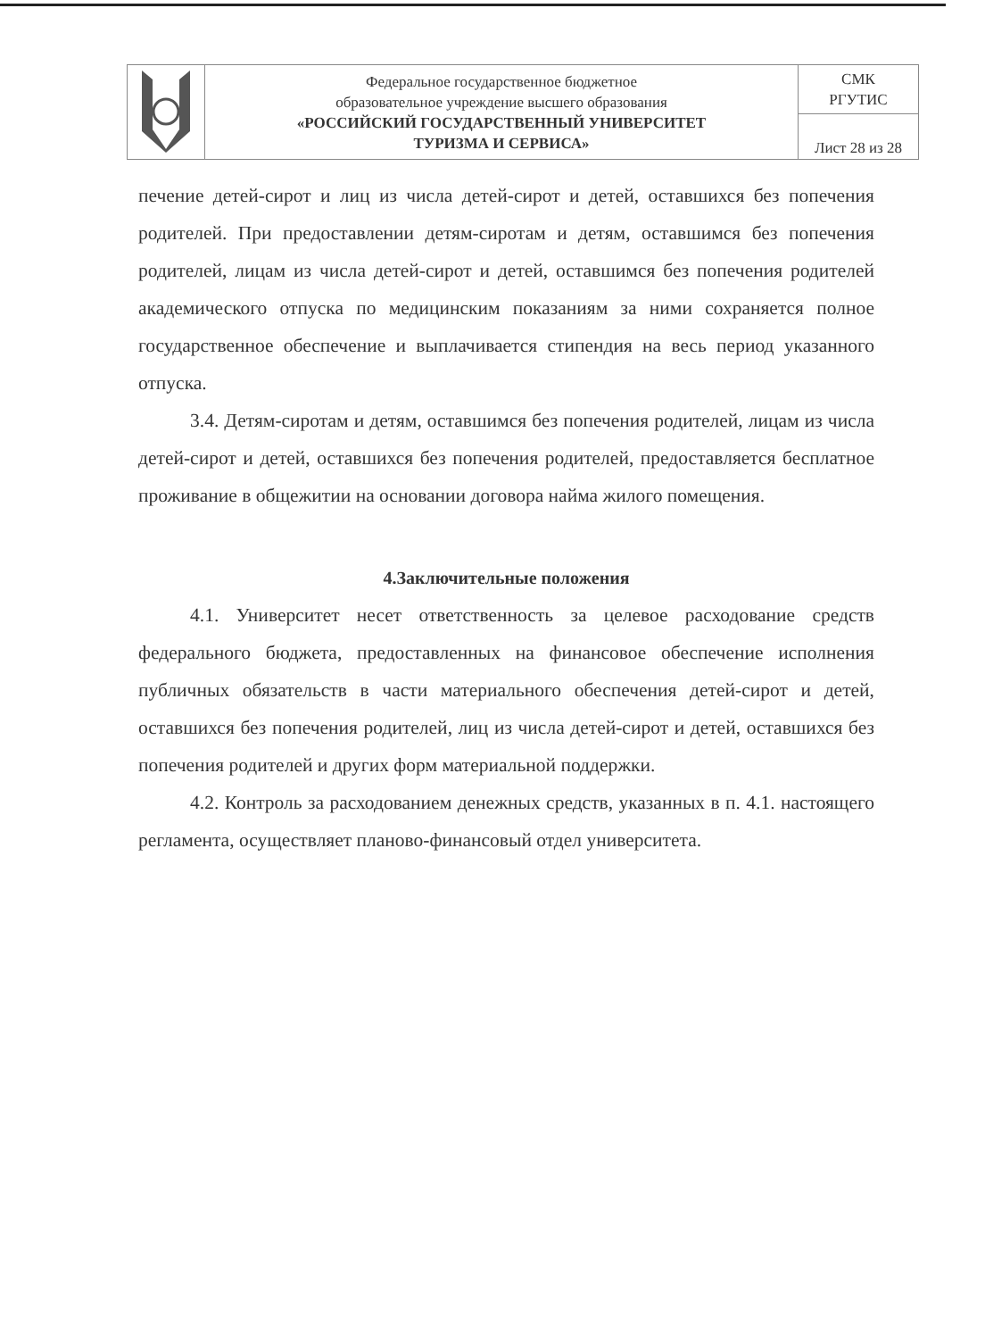| | Федеральное государственное бюджетное образовательное учреждение высшего образования «РОССИЙСКИЙ ГОСУДАРСТВЕННЫЙ УНИВЕРСИТЕТ ТУРИЗМА И СЕРВИСА» | СМК РГУТИС |
| | | Лист 28 из 28 |
печение детей-сирот и лиц из числа детей-сирот и детей, оставшихся без попечения родителей. При предоставлении детям-сиротам и детям, оставшимся без попечения родителей, лицам из числа детей-сирот и детей, оставшимся без попечения родителей академического отпуска по медицинским показаниям за ними сохраняется полное государственное обеспечение и выплачивается стипендия на весь период указанного отпуска.
3.4. Детям-сиротам и детям, оставшимся без попечения родителей, лицам из числа детей-сирот и детей, оставшихся без попечения родителей, предоставляется бесплатное проживание в общежитии на основании договора найма жилого помещения.
4.Заключительные положения
4.1. Университет несет ответственность за целевое расходование средств федерального бюджета, предоставленных на финансовое обеспечение исполнения публичных обязательств в части материального обеспечения детей-сирот и детей, оставшихся без попечения родителей, лиц из числа детей-сирот и детей, оставшихся без попечения родителей и других форм материальной поддержки.
4.2. Контроль за расходованием денежных средств, указанных в п. 4.1. настоящего регламента, осуществляет планово-финансовый отдел университета.